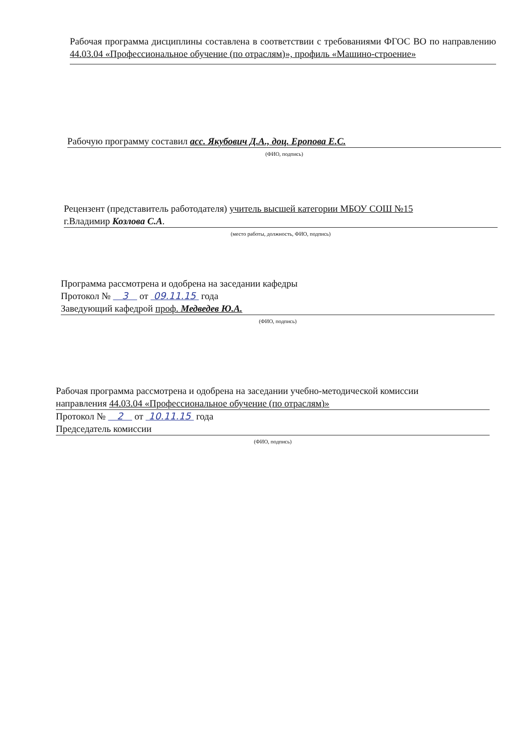Рабочая программа дисциплины составлена в соответствии с требованиями ФГОС ВО по направлению 44.03.04 «Профессиональное обучение (по отраслям)», профиль «Машино-строение»
Рабочую программу составил асс. Якубович Д.А., доц. Еропова Е.С.
(ФИО, подпись)
Рецензент (представитель работодателя) учитель высшей категории МБОУ СОШ №15
г.Владимир Козлова С.А.
(место работы, должность, ФИО, подпись)
Программа рассмотрена и одобрена на заседании кафедры
Протокол № 3 от 09.11.15 года
Заведующий кафедрой проф. Медведев Ю.А.
(ФИО, подпись)
Рабочая программа рассмотрена и одобрена на заседании учебно-методической комиссии
направления 44.03.04 «Профессиональное обучение (по отраслям)»
Протокол № 2 от 10.11.15 года
Председатель комиссии
(ФИО, подпись)